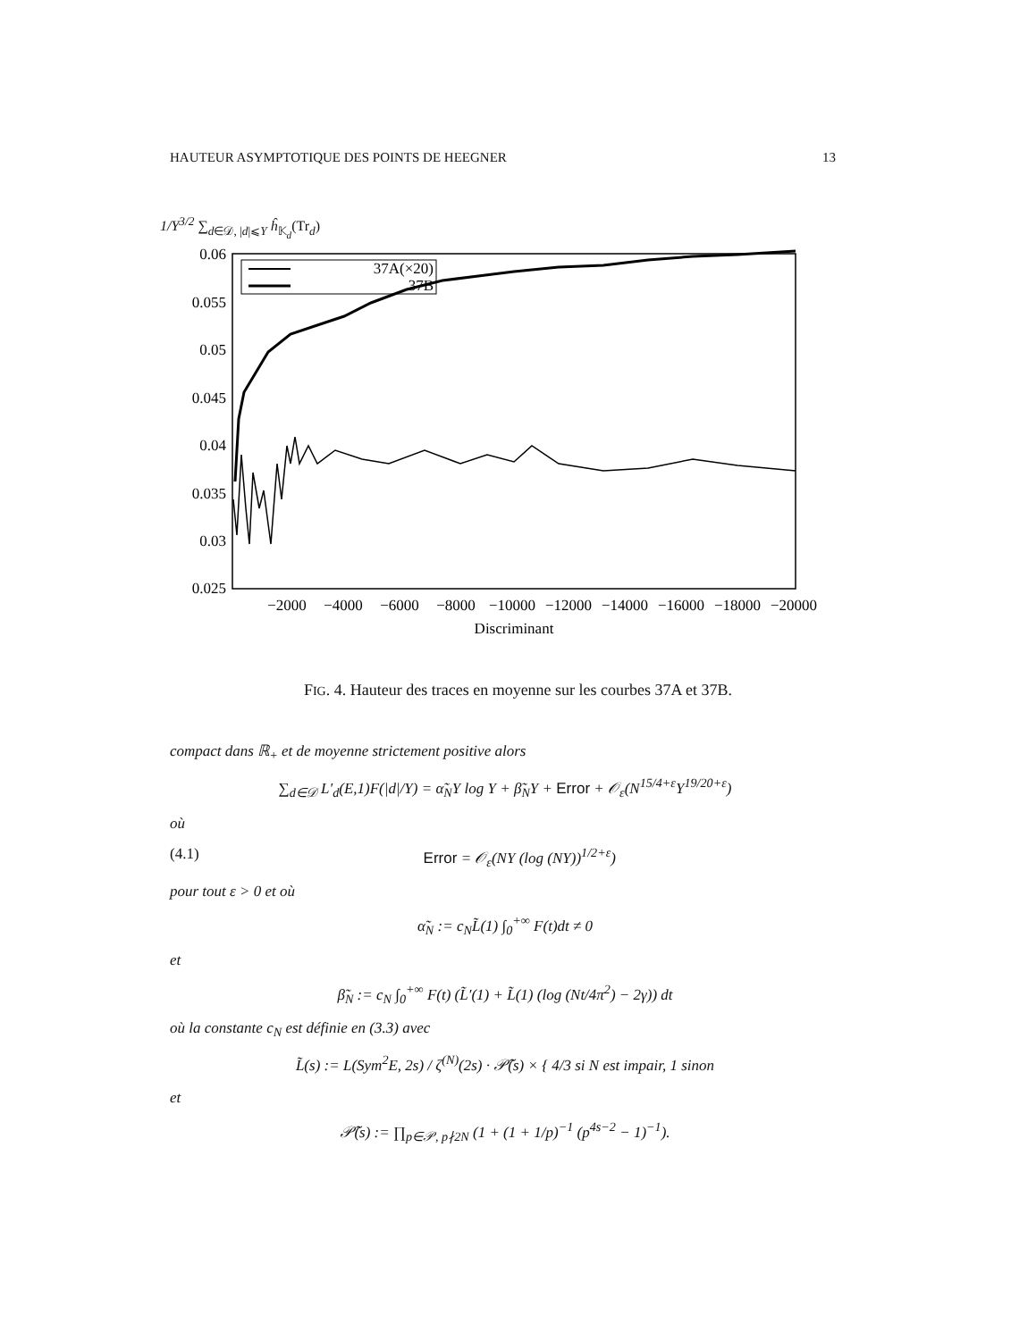HAUTEUR ASYMPTOTIQUE DES POINTS DE HEEGNER 13
1/Y<sup>3/2</sup> ∑<sub>d∈𝒟, |d|⩽Y</sub> ĥ<sub>𝕂<sub>d</sub></sub>(Tr<sub>d</sub>)
0.06
0.055
0.05
0.045
0.04
0.035
0.03
0.025
−2000
−4000
−6000
−8000
−10000
−12000
−14000
−16000
−18000
−20000
Discriminant
37A(×20)
37B
FIG. 4. Hauteur des traces en moyenne sur les courbes 37A et 37B.
compact dans ℝ<sub>+</sub> et de moyenne strictement positive alors
∑<sub>d∈𝒟</sub> L′<sub>d</sub>(E,1)F(|d|/Y) = α̃<sub>N</sub>Y log Y + β̃<sub>N</sub>Y + Error + 𝒪<sub>ε</sub>(N<sup>15/4+ε</sup>Y<sup>19/20+ε</sup>)
où
(4.1) Error = 𝒪<sub>ε</sub>(NY (log (NY))<sup>1/2+ε</sup>)
pour tout ε > 0 et où
α̃<sub>N</sub> := c<sub>N</sub>L̃(1) ∫<sub>0</sub><sup>+∞</sup> F(t)dt ≠ 0
et
β̃<sub>N</sub> := c<sub>N</sub> ∫<sub>0</sub><sup>+∞</sup> F(t) (L̃′(1) + L̃(1) (log (Nt/4π<sup>2</sup>) − 2γ)) dt
où la constante c<sub>N</sub> est définie en (3.3) avec
L̃(s) := L(Sym<sup>2</sup>E, 2s) / ζ<sup>(N)</sup>(2s) · 𝒫̃(s) × { 4/3 si N est impair, 1 sinon
et
𝒫̃(s) := ∏<sub>p∈𝒫, p∤2N</sub> (1 + (1 + 1/p)<sup>−1</sup> (p<sup>4s−2</sup> − 1)<sup>−1</sup>).